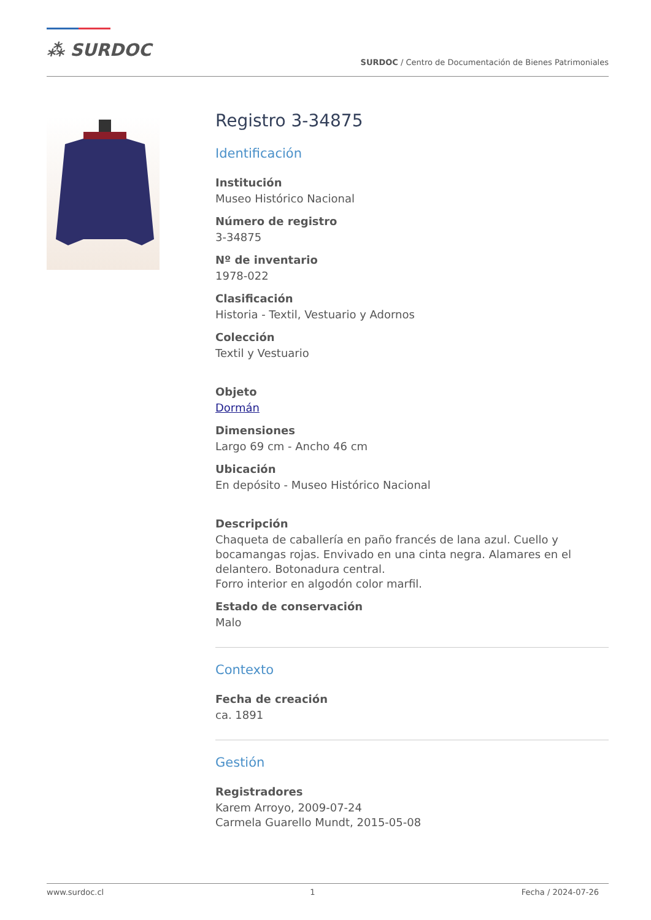⁂ SURDOC
SURDOC / Centro de Documentación de Bienes Patrimoniales
Registro 3-34875
Identificación
Institución
Museo Histórico Nacional
Número de registro
3-34875
Nº de inventario
1978-022
Clasificación
Historia - Textil, Vestuario y Adornos
Colección
Textil y Vestuario
Objeto
Dormán
Dimensiones
Largo 69 cm - Ancho 46 cm
Ubicación
En depósito - Museo Histórico Nacional
Descripción
Chaqueta de caballería en paño francés de lana azul. Cuello y bocamangas rojas. Envivado en una cinta negra. Alamares en el delantero. Botonadura central.
Forro interior en algodón color marfil.
Estado de conservación
Malo
Contexto
Fecha de creación
ca. 1891
Gestión
Registradores
Karem Arroyo, 2009-07-24
Carmela Guarello Mundt, 2015-05-08
www.surdoc.cl 1 Fecha / 2024-07-26